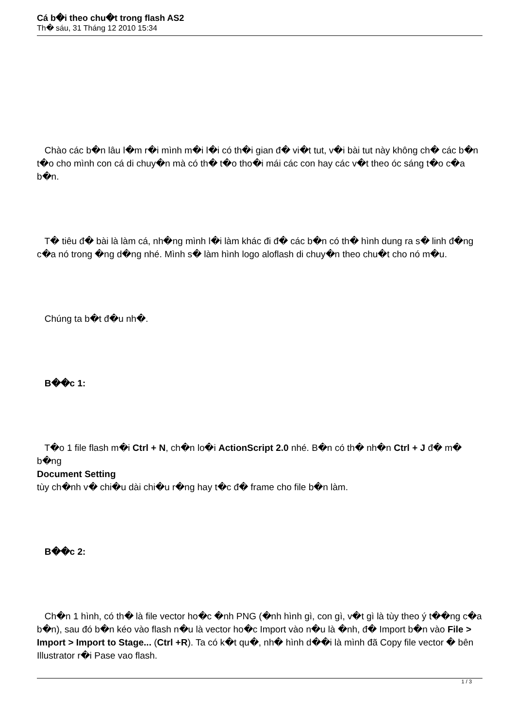Cá b�i theo chu�t trong flash AS2
Th� sáu, 31 Tháng 12 2010 15:34
Chào các b�n lâu l�m r�i mình m�i l�i có th�i gian đ� vi�t tut, v�i bài tut này không ch� các b�n t�o cho mình con cá di chuy�n mà có th� t�o tho�i mái các con hay các v�t theo óc sáng t�o c�a b�n.
T� tiêu đ� bài là làm cá, nh�ng mình l�i làm khác đi đ� các b�n có th� hình dung ra s� linh đ�ng c�a nó trong �ng d�ng nhé. Mình s� làm hình logo aloflash di chuy�n theo chu�t cho nó m�u.
Chúng ta b�t đ�u nh�.
B��c 1:
T�o 1 file flash m�i Ctrl + N, ch�n lo�i ActionScript 2.0 nhé. B�n có th� nh�n Ctrl + J đ� m� b�ng
Document Setting
tùy ch�nh v� chi�u dài chi�u r�ng hay t�c đ� frame cho file b�n làm.
B��c 2:
Ch�n 1 hình, có th� là file vector ho�c �nh PNG (�nh hình gì, con gì, v�t gì là tùy theo ý t��ng c�a b�n), sau đó b�n kéo vào flash n�u là vector ho�c Import vào n�u là �nh, đ� Import b�n vào File > Import > Import to Stage... (Ctrl +R). Ta có k�t qu�, nh� hình d��i là mình đã Copy file vector � bên Illustrator r�i Pase vao flash.
1 / 3